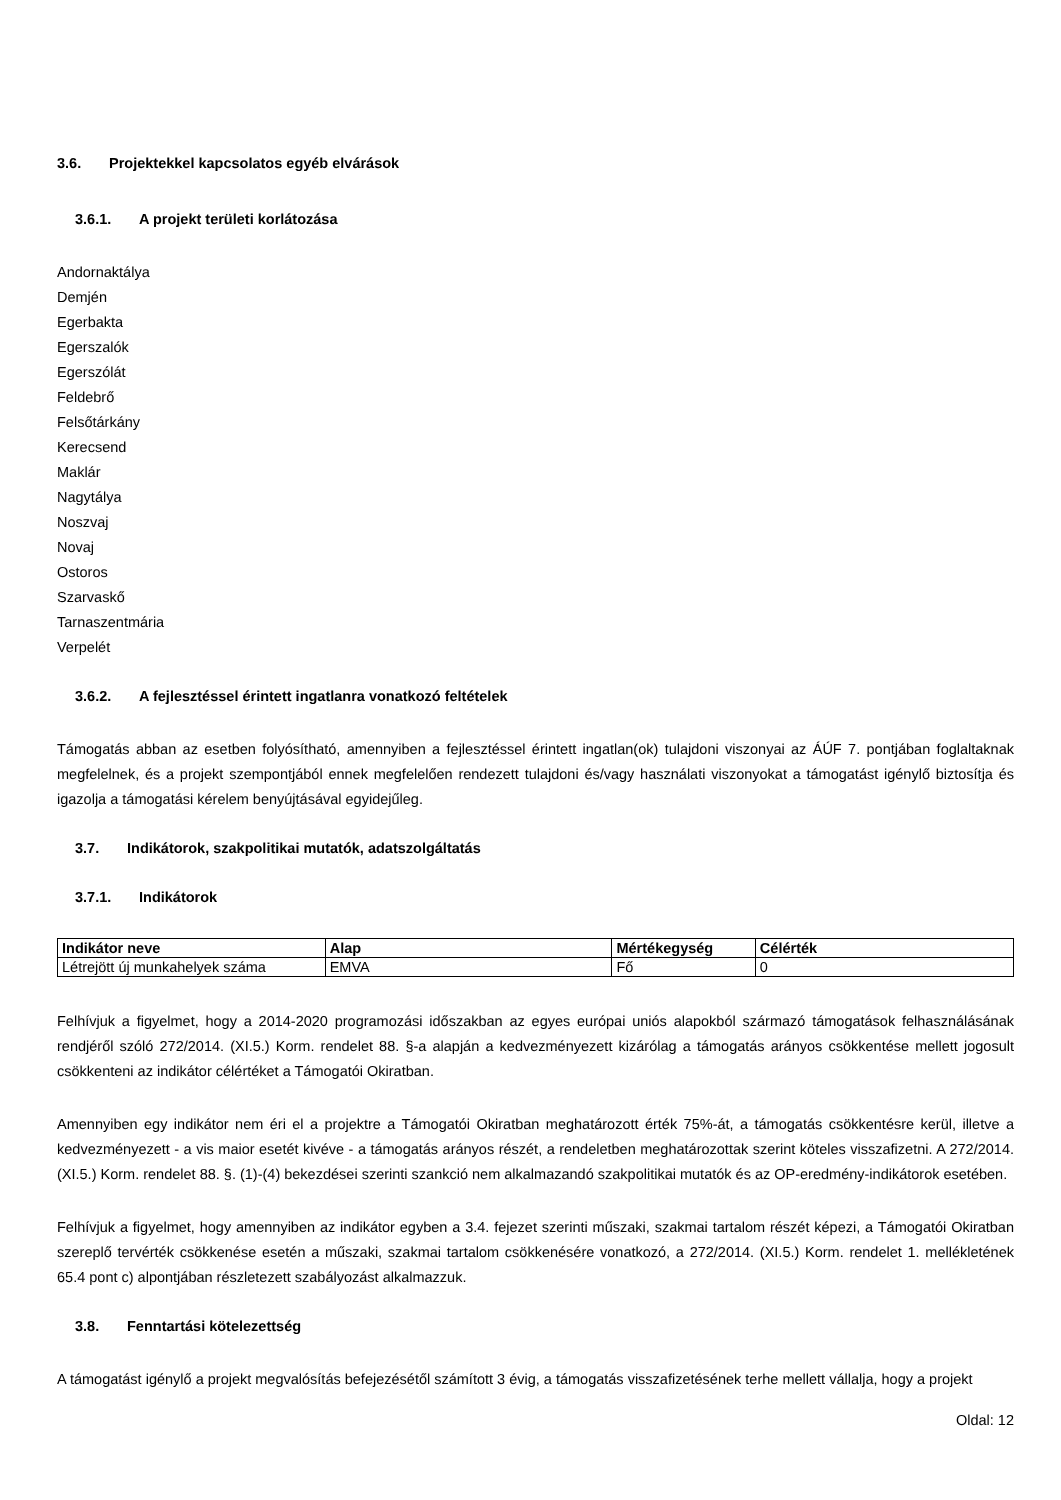3.6. Projektekkel kapcsolatos egyéb elvárások
3.6.1. A projekt területi korlátozása
Andornaktálya
Demjén
Egerbakta
Egerszalók
Egerszólát
Feldebrő
Felsőtárkány
Kerecsend
Maklár
Nagytálya
Noszvaj
Novaj
Ostoros
Szarvaskő
Tarnaszentmária
Verpelét
3.6.2. A fejlesztéssel érintett ingatlanra vonatkozó feltételek
Támogatás abban az esetben folyósítható, amennyiben a fejlesztéssel érintett ingatlan(ok) tulajdoni viszonyai az ÁÚF 7. pontjában foglaltaknak megfelelnek, és a projekt szempontjából ennek megfelelően rendezett tulajdoni és/vagy használati viszonyokat a támogatást igénylő biztosítja és igazolja a támogatási kérelem benyújtásával egyidejűleg.
3.7. Indikátorok, szakpolitikai mutatók, adatszolgáltatás
3.7.1. Indikátorok
| Indikátor neve | Alap | Mértékegység | Célérték |
| --- | --- | --- | --- |
| Létrejött új munkahelyek száma | EMVA | Fő | 0 |
Felhívjuk a figyelmet, hogy a 2014-2020 programozási időszakban az egyes európai uniós alapokból származó támogatások felhasználásának rendjéről szóló 272/2014. (XI.5.) Korm. rendelet 88. §-a alapján a kedvezményezett kizárólag a támogatás arányos csökkentése mellett jogosult csökkenteni az indikátor célértéket a Támogatói Okiratban.
Amennyiben egy indikátor nem éri el a projektre a Támogatói Okiratban meghatározott érték 75%-át, a támogatás csökkentésre kerül, illetve a kedvezményezett - a vis maior esetét kivéve - a támogatás arányos részét, a rendeletben meghatározottak szerint köteles visszafizetni. A 272/2014. (XI.5.) Korm. rendelet 88. §. (1)-(4) bekezdései szerinti szankció nem alkalmazandó szakpolitikai mutatók és az OP-eredmény-indikátorok esetében.
Felhívjuk a figyelmet, hogy amennyiben az indikátor egyben a 3.4. fejezet szerinti műszaki, szakmai tartalom részét képezi, a Támogatói Okiratban szereplő tervérték csökkenése esetén a műszaki, szakmai tartalom csökkenésére vonatkozó, a 272/2014. (XI.5.) Korm. rendelet 1. mellékletének 65.4 pont c) alpontjában részletezett szabályozást alkalmazzuk.
3.8. Fenntartási kötelezettség
A támogatást igénylő a projekt megvalósítás befejezésétől számított 3 évig, a támogatás visszafizetésének terhe mellett vállalja, hogy a projekt
Oldal: 12